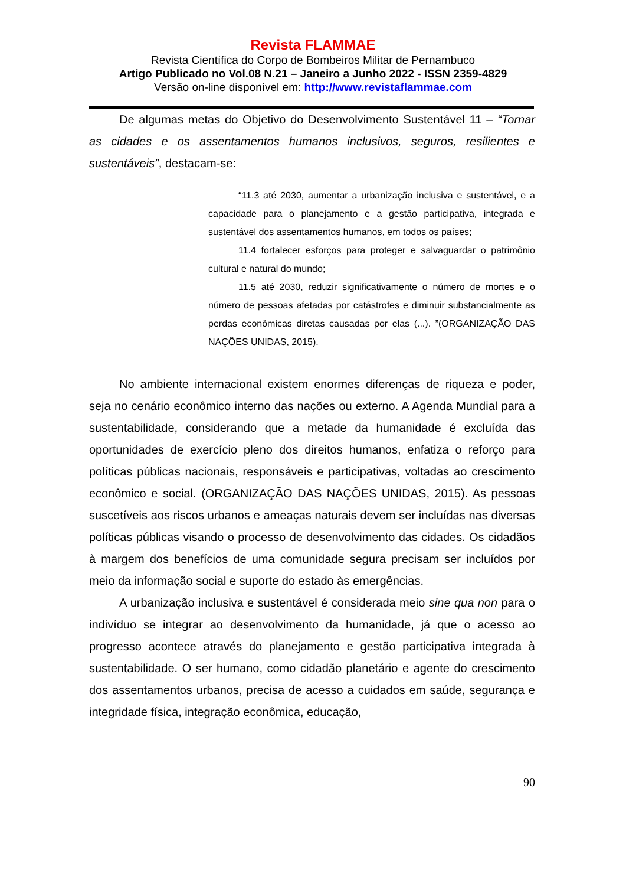Revista FLAMMAE
Revista Científica do Corpo de Bombeiros Militar de Pernambuco
Artigo Publicado no Vol.08 N.21 – Janeiro a Junho 2022 - ISSN 2359-4829
Versão on-line disponível em: http://www.revistaflammae.com
De algumas metas do Objetivo do Desenvolvimento Sustentável 11 – “Tornar as cidades e os assentamentos humanos inclusivos, seguros, resilientes e sustentáveis”, destacam-se:
“11.3 até 2030, aumentar a urbanização inclusiva e sustentável, e a capacidade para o planejamento e a gestão participativa, integrada e sustentável dos assentamentos humanos, em todos os países;
11.4 fortalecer esforços para proteger e salvaguardar o patrimônio cultural e natural do mundo;
11.5 até 2030, reduzir significativamente o número de mortes e o número de pessoas afetadas por catástrofes e diminuir substancialmente as perdas econômicas diretas causadas por elas (...). ”(ORGANIZAÇÃO DAS NAÇÕES UNIDAS, 2015).
No ambiente internacional existem enormes diferenças de riqueza e poder, seja no cenário econômico interno das nações ou externo. A Agenda Mundial para a sustentabilidade, considerando que a metade da humanidade é excluída das oportunidades de exercício pleno dos direitos humanos, enfatiza o reforço para políticas públicas nacionais, responsáveis e participativas, voltadas ao crescimento econômico e social. (ORGANIZAÇÃO DAS NAÇÕES UNIDAS, 2015). As pessoas suscetíveis aos riscos urbanos e ameaças naturais devem ser incluídas nas diversas políticas públicas visando o processo de desenvolvimento das cidades. Os cidadãos à margem dos benefícios de uma comunidade segura precisam ser incluídos por meio da informação social e suporte do estado às emergências.
A urbanização inclusiva e sustentável é considerada meio sine qua non para o indivíduo se integrar ao desenvolvimento da humanidade, já que o acesso ao progresso acontece através do planejamento e gestão participativa integrada à sustentabilidade. O ser humano, como cidadão planetário e agente do crescimento dos assentamentos urbanos, precisa de acesso a cuidados em saúde, segurança e integridade física, integração econômica, educação,
90